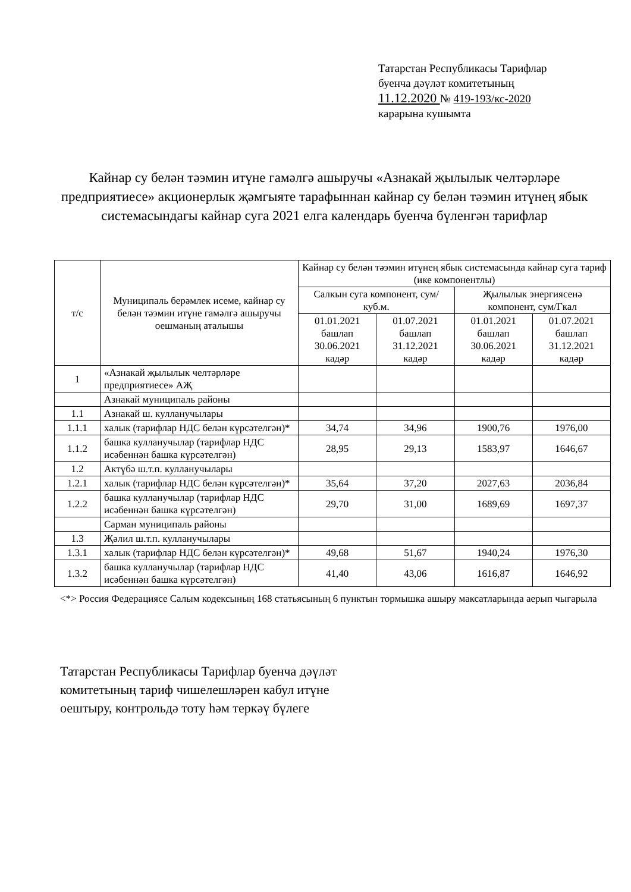Татарстан Республикасы Тарифлар
буенча дәүләт комитетының
11.12.2020 № 419-193/кс-2020
карарына кушымта
Кайнар су белән тәэмин итүне гамәлгә ашыручы «Азнакай җылылык челтәрләре предприятиесе» акционерлык җәмгыяте тарафыннан кайнар су белән тәэмин итүнең ябык системасындагы кайнар суга 2021 елга календарь буенча бүленгән тарифлар
| т/с | Муниципаль берәмлек исеме, кайнар су белән тәэмин итүне гамәлгә ашыручы оешманың аталышы | Кайнар су белән тәэмин итүнең ябык системасында кайнар суга тариф (ике компонентлы) | | | |
| --- | --- | --- | --- | --- | --- |
| | | Салкын суга компонент, сум/куб.м. | | Җылылык энергиясенә компонент, сум/Гкал | |
| | | 01.01.2021 башлап 30.06.2021 кадәр | 01.07.2021 башлап 31.12.2021 кадәр | 01.01.2021 башлап 30.06.2021 кадәр | 01.07.2021 башлап 31.12.2021 кадәр |
| 1 | «Азнакай җылылык челтәрләре предприятиесе» АҖ | | | | |
| | Азнакай муниципаль районы | | | | |
| 1.1 | Азнакай ш. кулланучылары | | | | |
| 1.1.1 | халык (тарифлар НДС белән күрсәтелгән)* | 34,74 | 34,96 | 1900,76 | 1976,00 |
| 1.1.2 | башка кулланучылар (тарифлар НДС исәбеннән башка күрсәтелгән) | 28,95 | 29,13 | 1583,97 | 1646,67 |
| 1.2 | Актүбә ш.т.п. кулланучылары | | | | |
| 1.2.1 | халык (тарифлар НДС белән күрсәтелгән)* | 35,64 | 37,20 | 2027,63 | 2036,84 |
| 1.2.2 | башка кулланучылар (тарифлар НДС исәбеннән башка күрсәтелгән) | 29,70 | 31,00 | 1689,69 | 1697,37 |
| | Сарман муниципаль районы | | | | |
| 1.3 | Җәлил ш.т.п. кулланучылары | | | | |
| 1.3.1 | халык (тарифлар НДС белән күрсәтелгән)* | 49,68 | 51,67 | 1940,24 | 1976,30 |
| 1.3.2 | башка кулланучылар (тарифлар НДС исәбеннән башка күрсәтелгән) | 41,40 | 43,06 | 1616,87 | 1646,92 |
<*> Россия Федерациясе Салым кодексының 168 статьясының 6 пунктын тормышка ашыру максатларында аерып чыгарыла
Татарстан Республикасы Тарифлар буенча дәүләт
комитетының тариф чишелешләрен кабул итүне
оештыру, контрольдә тоту һәм теркәү бүлеге